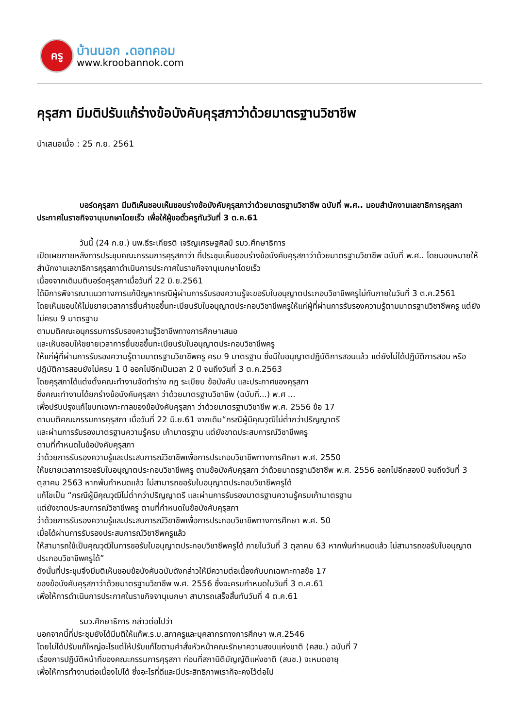ครู
บ้านนอก .ดอทคอม
www.kroobannok.com
คุรุสภา มีมติปรับแก้ร่างข้อบังคับคุรุสภาว่าด้วยมาตรฐานวิชาชีพ
นำเสนอเมื่อ : 25 ก.ย. 2561
บอร์ดคุรุสภา มีมติเห็นชอบเห็นชอบร่างข้อบังคับคุรุสภาว่าด้วยมาตรฐานวิชาชีพ ฉบับที่ พ.ศ.. มอบสำนักงานเลขาธิการคุรุสภาประกาศในราชกิจจานุเบกษาโดยเร็ว เพื่อให้ผู้ขอตั๋วครูทันวันที่ 3 ต.ค.61
วันนี้ (24 ก.ย.) นพ.ธีระเกียรติ เจริญเศรษฐศิลป์ รมว.ศึกษาธิการ
เปิดเผยภายหลังการประชุมคณะกรรมการคุรุสภาว่า ที่ประชุมเห็นชอบร่างข้อบังคับคุรุสภาว่าด้วยมาตรฐานวิชาชีพ ฉบับที่ พ.ศ.. โดยมอบหมายให้สำนักงานเลขาธิการคุรุสภาดำเนินการประกาศในราชกิจจานุเบกษาโดยเร็ว
เนื่องจากเดิมมติบอร์ดคุรุสภาเมื่อวันที่ 22 มิ.ย.2561
ได้มีการพิจารณาแนวทางการแก้ปัญหากรณีผู้ผ่านการรับรองความรู้จะขอรับใบอนุญาตประกอบวิชาชีพครูไม่ทันภายในวันที่ 3 ต.ค.2561
โดยเห็นชอบให้ไม่ขยายเวลาการยื่นคำขอขึ้นทะเบียนรับใบอนุญาตประกอบวิชาชีพครูให้แก่ผู้ที่ผ่านการรับรองความรู้ตามมาตรฐานวิชาชีพครู แต่ยังไม่ครบ 9 มาตรฐาน
ตามมติคณะอนุกรรมการรับรองความรู้วิชาชีพทางการศึกษาเสนอ
และเห็นชอบให้ขยายเวลาการยื่นขอขึ้นทะเบียนรับใบอนุญาตประกอบวิชาชีพครู
ให้แก่ผู้ที่ผ่านการรับรองความรู้ตามมาตรฐานวิชาชีพครู ครบ 9 มาตรฐาน ซึ่งมีใบอนุญาตปฏิบัติการสอนแล้ว แต่ยังไม่ได้ปฏิบัติการสอน หรือปฏิบัติการสอนยังไม่ครบ 1 ปี ออกไปอีกเป็นเวลา 2 ปี จนถึงวันที่ 3 ต.ค.2563
โดยคุรุสภาได้แต่งตั้งคณะทำงานจัดทำร่าง กฎ ระเบียบ ข้อบังคับ และประกาศของคุรุสภา
ซึ่งคณะทำงานได้ยกร่างข้อบังคับคุรุสภา ว่าด้วยมาตรฐานวิชาชีพ (ฉบับที่...) พ.ศ ...
เพื่อปรับปรุงแก้ไขบทเฉพาะกาลของข้อบังคับคุรุสภา ว่าด้วยมาตรฐานวิชาชีพ พ.ศ. 2556 ข้อ 17
ตามมติคณะกรรมการคุรุสภา เมื่อวันที่ 22 มิ.ย.61 จากเดิม“กรณีผู้มีคุณวุฒิไม่ต่ำกว่าปริญญาตรี
และผ่านการรับรองมาตรฐานความรู้ครบ เก้ามาตรฐาน แต่ยังขาดประสบการณ์วิชาชีพครู
ตามที่กำหนดในข้อบังคับคุรุสภา
ว่าด้วยการรับรองความรู้และประสบการณ์วิชาชีพเพื่อการประกอบวิชาชีพทางการศึกษา พ.ศ. 2550
ให้ขยายเวลาการขอรับใบอนุญาตประกอบวิชาชีพครู ตามข้อบังคับคุรุสภา ว่าด้วยมาตรฐานวิชาชีพ พ.ศ. 2556 ออกไปอีกสองปี จนถึงวันที่ 3 ตุลาคม 2563 หากพ้นกำหนดแล้ว ไม่สามารถขอรับใบอนุญาตประกอบวิชาชีพครูได้
แก้ไขเป็น “กรณีผู้มีคุณวุฒิไม่ต่ำกว่าปริญญาตรี และผ่านการรับรองมาตรฐานความรู้ครบเก้ามาตรฐาน
แต่ยังขาดประสบการณ์วิชาชีพครู ตามที่กำหนดในข้อบังคับคุรุสภา
ว่าด้วยการรับรองความรู้และประสบการณ์วิชาชีพเพื่อการประกอบวิชาชีพทางการศึกษา พ.ศ. 50
เมื่อได้ผ่านการรับรองประสบการณ์วิชาชีพครูแล้ว
ให้สามารถใช้เป็นคุณวุฒิในการขอรับใบอนุญาตประกอบวิชาชีพครูได้ ภายในวันที่ 3 ตุลาคม 63 หากพ้นกำหนดแล้ว ไม่สามารถขอรับใบอนุญาตประกอบวิชาชีพครูได้”
ดังนั้นที่ประชุมจึงมีมติเห็นชอบข้อบังคับฉบับดังกล่าวให้มีความต่อเนื่องกับบทเฉพาะกาลข้อ 17
ของข้อบังคับคุรุสภาว่าด้วยมาตรฐานวิชาชีพ พ.ศ. 2556 ซึ่งจะครบกำหนดในวันที่ 3 ต.ค.61
เพื่อให้การดำเนินการประกาศในราชกิจจานุเบกษา สามารถเสร็จสิ้นทันวันที่ 4 ต.ค.61
รมว.ศึกษาธิการ กล่าวต่อไปว่า
นอกจากนี้ที่ประชุมยังได้มีมติให้แก้พ.ร.บ.สภาครูและบุคลากรทางการศึกษา พ.ศ.2546
โดยไม่ได้ปรับแก้ใหญ่อะไรแต่ให้ปรับแก้ไขตามคำสั่งหัวหน้าคณะรักษาความสงบแห่งชาติ (คสช.) ฉบับที่ 7
เรื่องการปฏิบัติหน้าที่ของคณะกรรมการคุรุสภา ก่อนที่สภานิติบัญญัติแห่งชาติ (สนช.) จะหมดอายุ
เพื่อให้การทำงานต่อเนื่องไปได้ ซึ่งอะไรที่ดีและมีประสิทธิภาพเราก็จะคงไว้ต่อไป